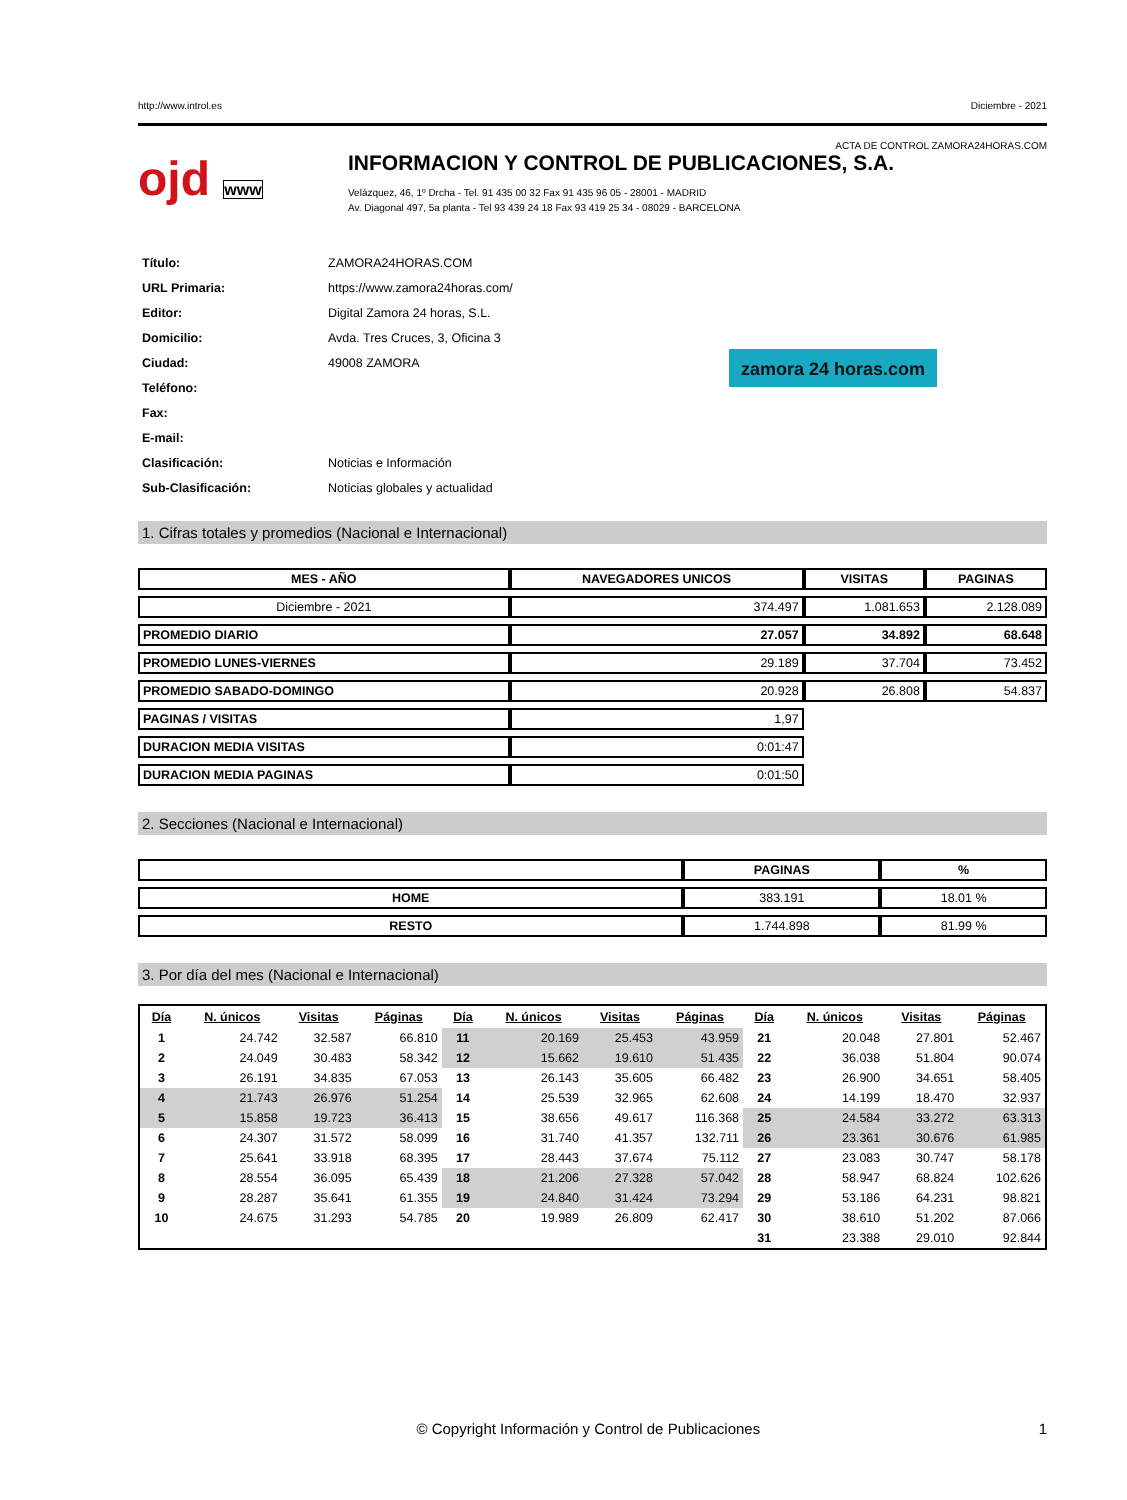http://www.introl.es Diciembre - 2021
ACTA DE CONTROL ZAMORA24HORAS.COM
ojd www
INFORMACION Y CONTROL DE PUBLICACIONES, S.A.
Velázquez, 46, 1º Drcha - Tel. 91 435 00 32 Fax 91 435 96 05 - 28001 - MADRID
Av. Diagonal 497, 5a planta - Tel 93 439 24 18 Fax 93 419 25 34 - 08029 - BARCELONA
| Título: | ZAMORA24HORAS.COM |
| URL Primaria: | https://www.zamora24horas.com/ |
| Editor: | Digital Zamora 24 horas, S.L. |
| Domicilio: | Avda. Tres Cruces, 3, Oficina 3 |
| Ciudad: | 49008 ZAMORA |
| Teléfono: | |
| Fax: | |
| E-mail: | |
| Clasificación: | Noticias e Información |
| Sub-Clasificación: | Noticias globales y actualidad |
zamora 24 horas.com
1. Cifras totales y promedios (Nacional e Internacional)
| MES - AÑO | NAVEGADORES UNICOS | VISITAS | PAGINAS |
| --- | --- | --- | --- |
| Diciembre - 2021 | 374.497 | 1.081.653 | 2.128.089 |
| PROMEDIO DIARIO | 27.057 | 34.892 | 68.648 |
| PROMEDIO LUNES-VIERNES | 29.189 | 37.704 | 73.452 |
| PROMEDIO SABADO-DOMINGO | 20.928 | 26.808 | 54.837 |
| PAGINAS / VISITAS | 1,97 | | |
| DURACION MEDIA VISITAS | 0:01:47 | | |
| DURACION MEDIA PAGINAS | 0:01:50 | | |
2. Secciones (Nacional e Internacional)
| | PAGINAS | % |
| --- | --- | --- |
| HOME | 383.191 | 18.01 % |
| RESTO | 1.744.898 | 81.99 % |
3. Por día del mes (Nacional e Internacional)
| Día | N. únicos | Visitas | Páginas | Día | N. únicos | Visitas | Páginas | Día | N. únicos | Visitas | Páginas |
| --- | --- | --- | --- | --- | --- | --- | --- | --- | --- | --- | --- |
| 1 | 24.742 | 32.587 | 66.810 | 11 | 20.169 | 25.453 | 43.959 | 21 | 20.048 | 27.801 | 52.467 |
| 2 | 24.049 | 30.483 | 58.342 | 12 | 15.662 | 19.610 | 51.435 | 22 | 36.038 | 51.804 | 90.074 |
| 3 | 26.191 | 34.835 | 67.053 | 13 | 26.143 | 35.605 | 66.482 | 23 | 26.900 | 34.651 | 58.405 |
| 4 | 21.743 | 26.976 | 51.254 | 14 | 25.539 | 32.965 | 62.608 | 24 | 14.199 | 18.470 | 32.937 |
| 5 | 15.858 | 19.723 | 36.413 | 15 | 38.656 | 49.617 | 116.368 | 25 | 24.584 | 33.272 | 63.313 |
| 6 | 24.307 | 31.572 | 58.099 | 16 | 31.740 | 41.357 | 132.711 | 26 | 23.361 | 30.676 | 61.985 |
| 7 | 25.641 | 33.918 | 68.395 | 17 | 28.443 | 37.674 | 75.112 | 27 | 23.083 | 30.747 | 58.178 |
| 8 | 28.554 | 36.095 | 65.439 | 18 | 21.206 | 27.328 | 57.042 | 28 | 58.947 | 68.824 | 102.626 |
| 9 | 28.287 | 35.641 | 61.355 | 19 | 24.840 | 31.424 | 73.294 | 29 | 53.186 | 64.231 | 98.821 |
| 10 | 24.675 | 31.293 | 54.785 | 20 | 19.989 | 26.809 | 62.417 | 30 | 38.610 | 51.202 | 87.066 |
| | | | | | | | | 31 | 23.388 | 29.010 | 92.844 |
© Copyright Información y Control de Publicaciones 1